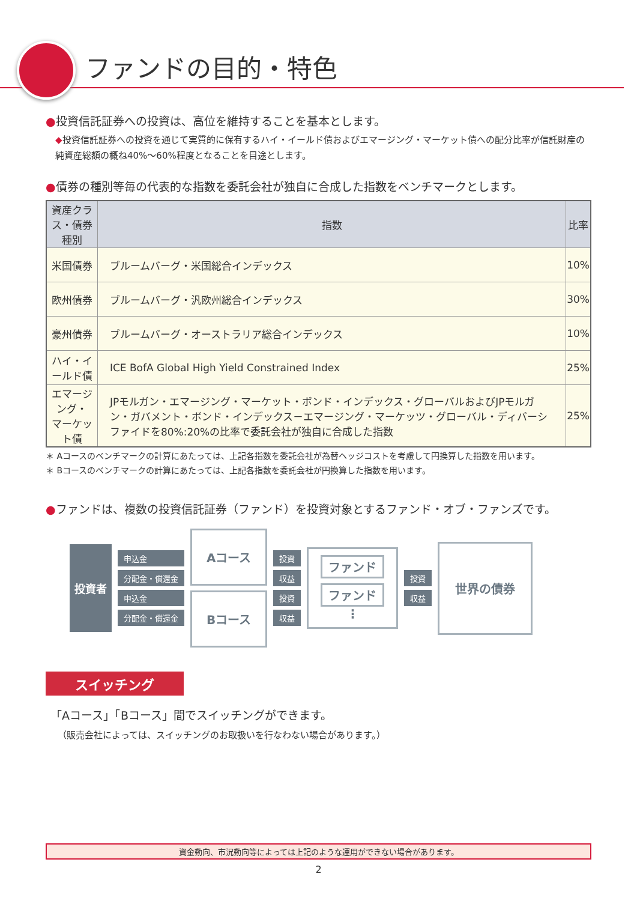ファンドの目的・特色
●投資信託証券への投資は、高位を維持することを基本とします。
◆投資信託証券への投資を通じて実質的に保有するハイ・イールド債およびエマージング・マーケット債への配分比率が信託財産の純資産総額の概ね40%～60%程度となることを目途とします。
●債券の種別等毎の代表的な指数を委託会社が独自に合成した指数をベンチマークとします。
| 資産クラス・債券種別 | 指数 | 比率 |
| --- | --- | --- |
| 米国債券 | ブルームバーグ・米国総合インデックス | 10% |
| 欧州債券 | ブルームバーグ・汎欧州総合インデックス | 30% |
| 豪州債券 | ブルームバーグ・オーストラリア総合インデックス | 10% |
| ハイ・イールド債 | ICE BofA Global High Yield Constrained Index | 25% |
| エマージング・ マーケット債 | JPモルガン・エマージング・マーケット・ボンド・インデックス・グローバルおよびJPモルガン・ガバメント・ボンド・インデックス－エマージング・マーケッツ・グローバル・ディバーシファイドを80%:20%の比率で委託会社が独自に合成した指数 | 25% |
＊ Aコースのベンチマークの計算にあたっては、上記各指数を委託会社が為替ヘッジコストを考慮して円換算した指数を用います。
＊ Bコースのベンチマークの計算にあたっては、上記各指数を委託会社が円換算した指数を用います。
●ファンドは、複数の投資信託証券（ファンド）を投資対象とするファンド・オブ・ファンズです。
投資者
申込金
分配金・償還金
申込金
分配金・償還金
Aコース
Bコース
投資
収益
投資
収益
ファンド
ファンド
⋮
投資
収益
世界の債券
スイッチング
「Aコース」「Bコース」間でスイッチングができます。
（販売会社によっては、スイッチングのお取扱いを行なわない場合があります。）
資金動向、市況動向等によっては上記のような運用ができない場合があります。
2